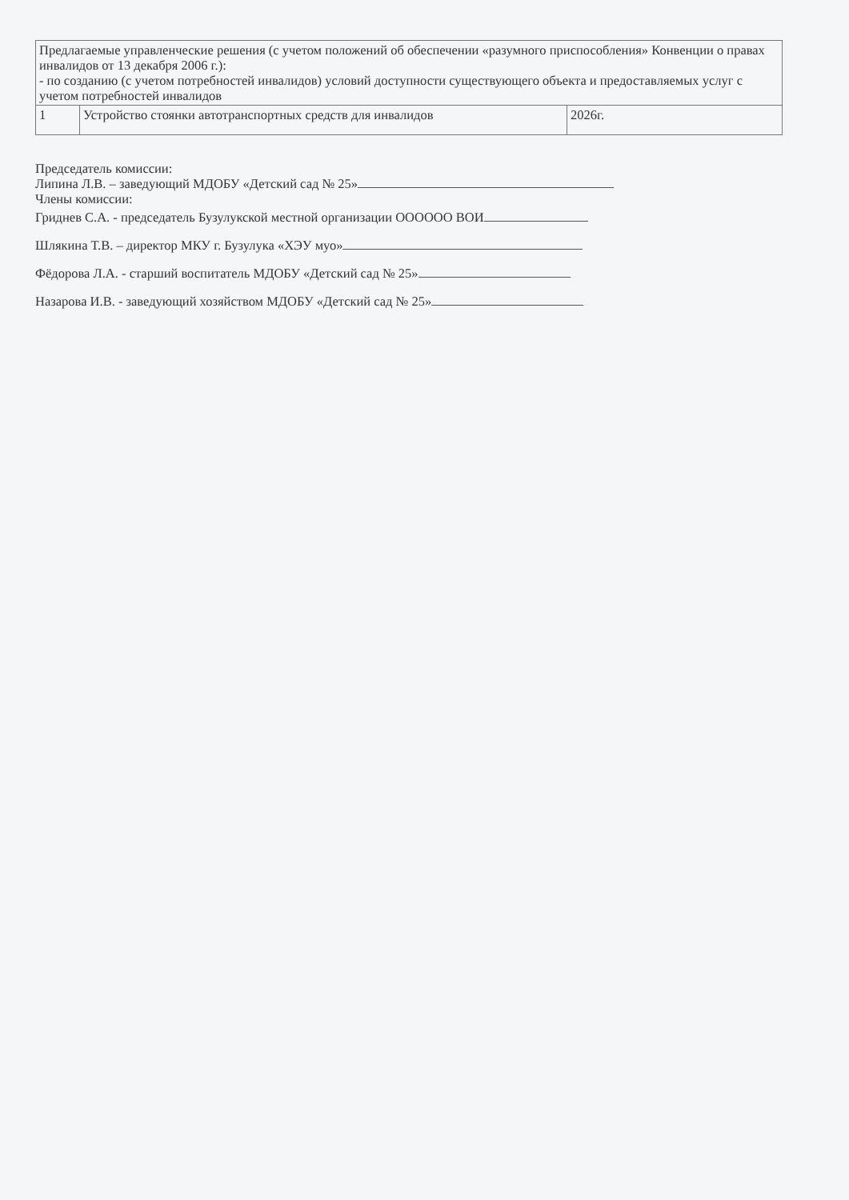| Предлагаемые управленческие решения (с учетом положений об обеспечении «разумного приспособления» Конвенции о правах инвалидов от 13 декабря 2006 г.): - по созданию (с учетом потребностей инвалидов) условий доступности существующего объекта и предоставляемых услуг с учетом потребностей инвалидов | | |
| 1 | Устройство стоянки автотранспортных средств для инвалидов | 2026г. |
Председатель комиссии:
Липина Л.В. – заведующий МДОБУ «Детский сад № 25»
Члены комиссии:
Гриднев С.А. - председатель Бузулукской местной организации ОООООО ВОИ
Шлякина Т.В. – директор МКУ г. Бузулука «ХЭУ муо»
Фёдорова Л.А. - старший воспитатель МДОБУ «Детский сад № 25»
Назарова И.В. - заведующий хозяйством МДОБУ «Детский сад № 25»